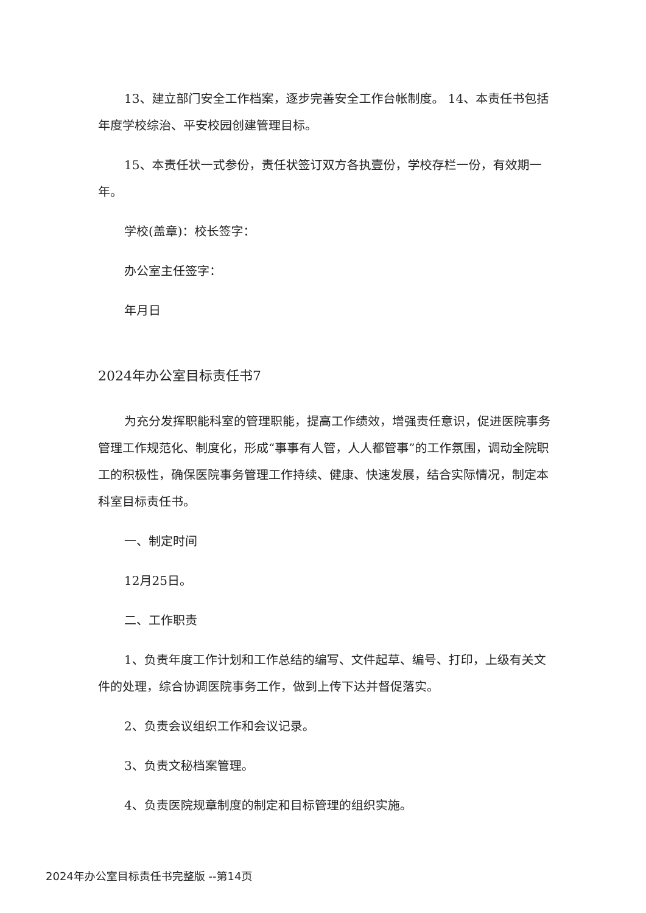13、建立部门安全工作档案，逐步完善安全工作台帐制度。 14、本责任书包括年度学校综治、平安校园创建管理目标。
15、本责任状一式参份，责任状签订双方各执壹份，学校存栏一份，有效期一年。
学校(盖章)：校长签字：
办公室主任签字：
年月日
2024年办公室目标责任书7
为充分发挥职能科室的管理职能，提高工作绩效，增强责任意识，促进医院事务管理工作规范化、制度化，形成“事事有人管，人人都管事”的工作氛围，调动全院职工的积极性，确保医院事务管理工作持续、健康、快速发展，结合实际情况，制定本科室目标责任书。
一、制定时间
12月25日。
二、工作职责
1、负责年度工作计划和工作总结的编写、文件起草、编号、打印，上级有关文件的处理，综合协调医院事务工作，做到上传下达并督促落实。
2、负责会议组织工作和会议记录。
3、负责文秘档案管理。
4、负责医院规章制度的制定和目标管理的组织实施。
2024年办公室目标责任书完整版 --第14页